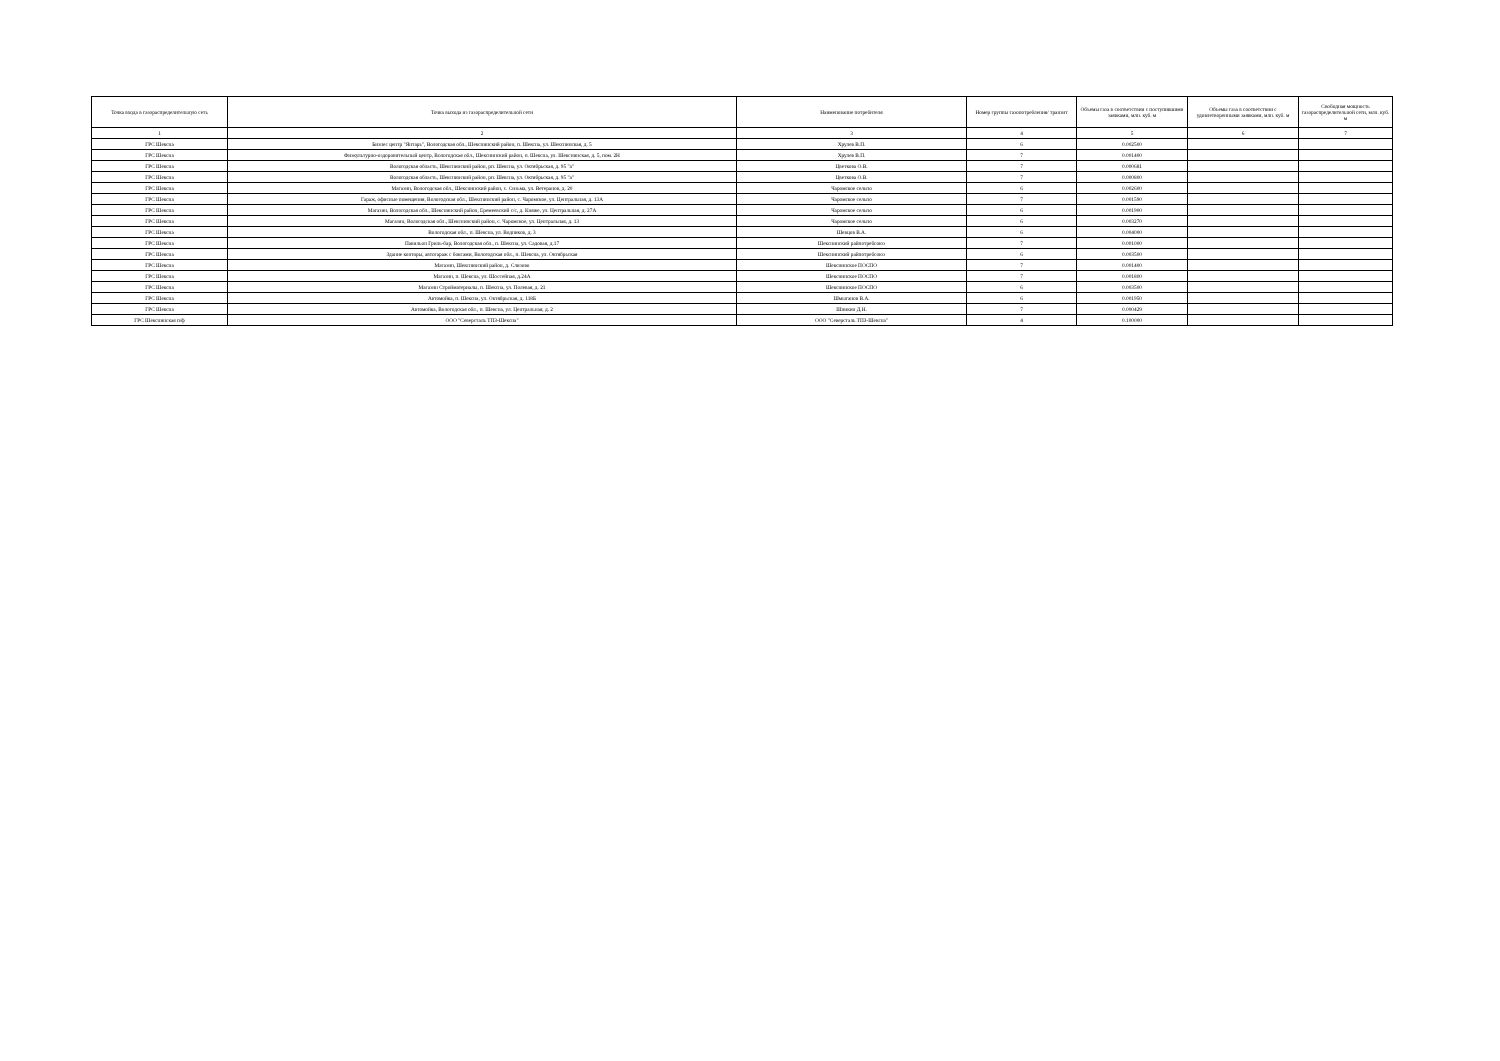| Точка входа в газораспределительную сеть | Точка выхода из газораспределительной сети | Наименование потребителя | Номер группы газопотребления/ транзит | Объемы газа в соответствии с поступившими заявками, млн. куб. м | Объемы газа в соответствии с удовлетворенными заявками, млн. куб. м | Свободная мощность газораспределительной сети, млн. куб. м |
| --- | --- | --- | --- | --- | --- | --- |
| 1 | 2 | 3 | 4 | 5 | 6 | 7 |
| ГРС Шексна | Бизнес центр "Янтарь", Вологодская обл., Шекснинский район, п. Шексна, ул. Шекснинская, д. 5 | Хрулев В.П. | 6 | 0.002500 | | |
| ГРС Шексна | Физкультурно-оздоровительный центр, Вологодская обл., Шекснинский район, п. Шексна, ул. Шекснинская, д. 5, пом. 2Н | Хрулев В.П. | 7 | 0.001400 | | |
| ГРС Шексна | Вологодская область, Шекснинский район, рп. Шексна, ул. Октябрьская, д. 95 "а" | Цветкова О.В. | 7 | 0.000681 | | |
| ГРС Шексна | Вологодская область, Шекснинский район, рп. Шексна, ул. Октябрьская, д. 95 "а" | Цветкова О.В. | 7 | 0.000800 | | |
| ГРС Шексна | Магазин, Вологодская обл., Шекснинский район, с. Сизьма, ул. Ветеранов, д. 20 | Чаромское сельпо | 6 | 0.002600 | | |
| ГРС Шексна | Гараж, офисные помещения, Вологодская обл., Шекснинский район, с. Чаромское, ул. Центральная, д. 13А | Чаромское сельпо | 7 | 0.001590 | | |
| ГРС Шексна | Магазин, Вологодская обл., Шекснинский район, Еремеевский с/с, д. Княже, ул. Центральная, д. 27А | Чаромское сельпо | 6 | 0.001900 | | |
| ГРС Шексна | Магазин, Вологодская обл., Шекснинский район, с. Чаромское, ул. Центральная, д. 13 | Чаромское сельпо | 6 | 0.003270 | | |
| ГРС Шексна | Вологодская обл., п. Шексна, ул. Водников, д. 3 | Шевцов В.А. | 6 | 0.004000 | | |
| ГРС Шексна | Павильон Гриль-бар, Вологодская обл., п. Шексна, ул. Садовая, д.17 | Шекснинский райпотребсоюз | 7 | 0.001000 | | |
| ГРС Шексна | Здание конторы, автогараж с боксами, Вологодская обл., п. Шексна, ул. Октябрьская | Шекснинский райпотребсоюз | 6 | 0.003500 | | |
| ГРС Шексна | Магазин, Шекснинский район, д. Слизово | Шекснинское ПОСПО | 7 | 0.001400 | | |
| ГРС Шексна | Магазин, п. Шексна, ул. Шоссейная, д.24А | Шекснинское ПОСПО | 7 | 0.001800 | | |
| ГРС Шексна | Магазин Стройматериалы, п. Шексна, ул. Полевая, д. 21 | Шекснинское ПОСПО | 6 | 0.003500 | | |
| ГРС Шексна | Автомойка, п. Шексна, ул. Октябрьская, д. 118Б | Шмыганов В.А. | 6 | 0.001950 | | |
| ГРС Шексна | Автомойка, Вологодская обл., п. Шексна, ул. Центральная, д. 2 | Шпикин Д.Н. | 7 | 0.000429 | | |
| ГРС Шекснинская п/ф | ООО "Северсталь ТПЗ-Шексна" | ООО "Северсталь ТПЗ-Шексна" | 4 | 0.100000 | | |